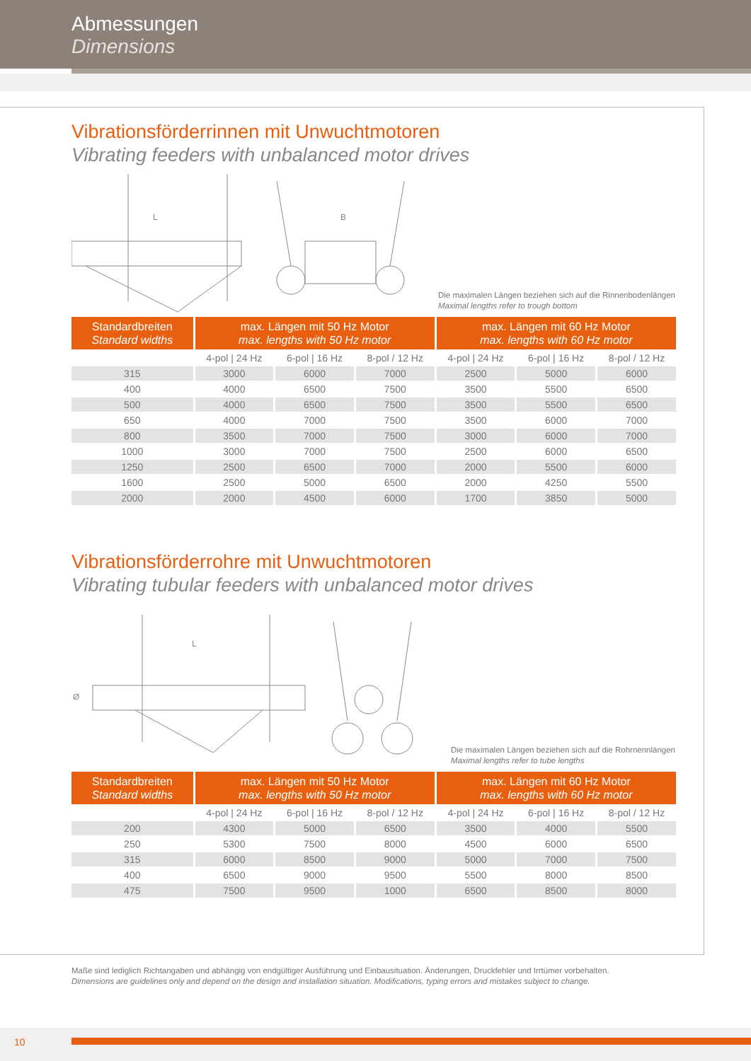Abmessungen
Dimensions
Vibrationsförderrinnen mit Unwuchtmotoren
Vibrating feeders with unbalanced motor drives
L
B
Die maximalen Längen beziehen sich auf die Rinnenbodenlängen
Maximal lengths refer to trough bottom
| Standardbreiten Standard widths | max. Längen mit 50 Hz Motor max. lengths with 50 Hz motor | | | max. Längen mit 60 Hz Motor max. lengths with 60 Hz motor | | |
| --- | --- | --- | --- | --- | --- | --- |
| | 4-pol / 24 Hz | 6-pol / 16 Hz | 8-pol / 12 Hz | 4-pol / 24 Hz | 6-pol / 16 Hz | 8-pol / 12 Hz |
| 315 | 3000 | 6000 | 7000 | 2500 | 5000 | 6000 |
| 400 | 4000 | 6500 | 7500 | 3500 | 5500 | 6500 |
| 500 | 4000 | 6500 | 7500 | 3500 | 5500 | 6500 |
| 650 | 4000 | 7000 | 7500 | 3500 | 6000 | 7000 |
| 800 | 3500 | 7000 | 7500 | 3000 | 6000 | 7000 |
| 1000 | 3000 | 7000 | 7500 | 2500 | 6000 | 6500 |
| 1250 | 2500 | 6500 | 7000 | 2000 | 5500 | 6000 |
| 1600 | 2500 | 5000 | 6500 | 2000 | 4250 | 5500 |
| 2000 | 2000 | 4500 | 6000 | 1700 | 3850 | 5000 |
Vibrationsförderrohre mit Unwuchtmotoren
Vibrating tubular feeders with unbalanced motor drives
L
Ø
Die maximalen Längen beziehen sich auf die Rohrnennlängen
Maximal lengths refer to tube lengths
| Standardbreiten Standard widths | max. Längen mit 50 Hz Motor max. lengths with 50 Hz motor | | | max. Längen mit 60 Hz Motor max. lengths with 60 Hz motor | | |
| --- | --- | --- | --- | --- | --- | --- |
| | 4-pol / 24 Hz | 6-pol / 16 Hz | 8-pol / 12 Hz | 4-pol / 24 Hz | 6-pol / 16 Hz | 8-pol / 12 Hz |
| 200 | 4300 | 5000 | 6500 | 3500 | 4000 | 5500 |
| 250 | 5300 | 7500 | 8000 | 4500 | 6000 | 6500 |
| 315 | 6000 | 8500 | 9000 | 5000 | 7000 | 7500 |
| 400 | 6500 | 9000 | 9500 | 5500 | 8000 | 8500 |
| 475 | 7500 | 9500 | 1000 | 6500 | 8500 | 8000 |
Maße sind lediglich Richtangaben und abhängig von endgültiger Ausführung und Einbausituation. Änderungen, Druckfehler und Irrtümer vorbehalten.
Dimensions are guidelines only and depend on the design and installation situation. Modifications, typing errors and mistakes subject to change.
10